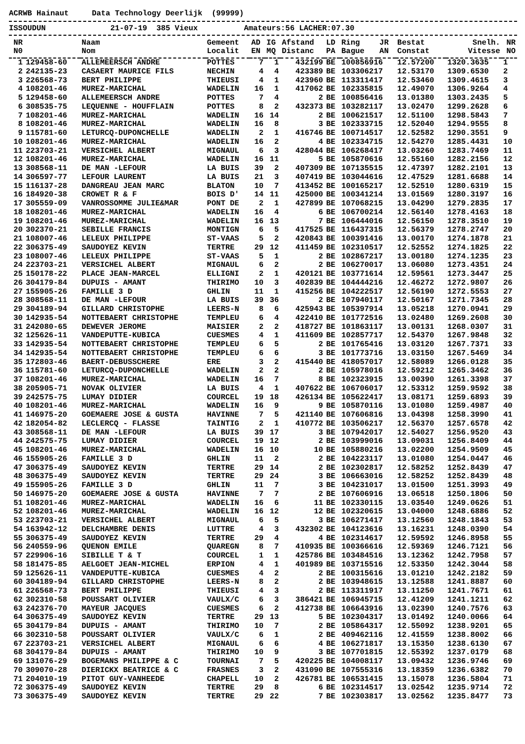ACRWB Hainaut Data Technology Deerlijk (99999)
ISSOUDUN 21-07-19 385 Vieux Amateurs:56 LACHER:07.30
| NR | | Naam | Gemeent | AD | IG | Afstand | LD | Ring | JR | Bestat | Snelh. | NR |
| --- | --- | --- | --- | --- | --- | --- | --- | --- | --- | --- | --- | --- |
| N0 | | Nom | Localit | EN | MQ | Distanc | PA | Bague | AN | Constat | Vitesse | NO |
| 1 | 129458-60 | ALLEMEERSCH ANDRE | POTTES | 7 | 1 | 432199 | BE | 100856916 | | 12.57200 | 1320.3635 | 1 |
| 2 | 242135-23 | CASAERT MAURICE FILS | NECHIN | 4 | 4 | 423389 | BE | 103306217 | | 12.53170 | 1309.6530 | 2 |
| 3 | 226568-73 | BERT PHILIPPE | THIEUSI | 4 | 1 | 423960 | BE | 113311417 | | 12.53460 | 1309.4615 | 3 |
| 4 | 108201-46 | MUREZ-MARICHAL | WADELIN | 16 | 1 | 417062 | BE | 102335815 | | 12.49070 | 1306.9264 | 4 |
| 5 | 129458-60 | ALLEMEERSCH ANDRE | POTTES | 7 | 4 | 2 | BE | 100856416 | | 13.01380 | 1303.2435 | 5 |
| 6 | 308535-75 | LEQUENNE - HOUFFLAIN | POTTES | 8 | 2 | 432373 | BE | 103282117 | | 13.02470 | 1299.2628 | 6 |
| 7 | 108201-46 | MUREZ-MARICHAL | WADELIN | 16 | 14 | 2 | BE | 100621517 | | 12.51100 | 1298.5843 | 7 |
| 8 | 108201-46 | MUREZ-MARICHAL | WADELIN | 16 | 8 | 3 | BE | 102333715 | | 12.52040 | 1294.9555 | 8 |
| 9 | 115781-60 | LETURCQ-DUPONCHELLE | WADELIN | 2 | 1 | 416746 | BE | 100714517 | | 12.52582 | 1290.3551 | 9 |
| 10 | 108201-46 | MUREZ-MARICHAL | WADELIN | 16 | 2 | 4 | BE | 102334715 | | 12.54270 | 1285.4431 | 10 |
| 11 | 223703-21 | VERSICHEL ALBERT | MIGNAUL | 6 | 3 | 428044 | BE | 106268417 | | 13.03260 | 1283.7469 | 11 |
| 12 | 108201-46 | MUREZ-MARICHAL | WADELIN | 16 | 11 | 5 | BE | 105870616 | | 12.55160 | 1282.2156 | 12 |
| 13 | 308568-11 | DE MAN -LEFOUR | LA BUIS | 39 | 2 | 407309 | BE | 107135515 | | 12.47397 | 1282.2101 | 13 |
| 14 | 306597-77 | LEFOUR LAURENT | LA BUIS | 21 | 3 | 407419 | BE | 103044616 | | 12.47529 | 1281.6688 | 14 |
| 15 | 116137-28 | DANGREAU JEAN MARC | BLATON | 10 | 7 | 413452 | BE | 100165217 | | 12.52510 | 1280.6319 | 15 |
| 16 | 184920-38 | CROWET R & F | BOIS D' | 14 | 11 | 425000 | BE | 100341214 | | 13.01569 | 1280.3197 | 16 |
| 17 | 305559-09 | VANROSSOMME JULIE&MAR | PONT DE | 2 | 1 | 427899 | BE | 107068215 | | 13.04290 | 1279.2835 | 17 |
| 18 | 108201-46 | MUREZ-MARICHAL | WADELIN | 16 | 4 | 6 | BE | 106700214 | | 12.56140 | 1278.4163 | 18 |
| 19 | 108201-46 | MUREZ-MARICHAL | WADELIN | 16 | 13 | 7 | BE | 106444016 | | 12.56150 | 1278.3510 | 19 |
| 20 | 302370-21 | SEBILLE FRANCIS | MONTIGN | 6 | 5 | 417525 | BE | 116437315 | | 12.56379 | 1278.2747 | 20 |
| 21 | 108007-46 | LELEUX PHILIPPE | ST-VAAS | 5 | 2 | 420843 | BE | 100391416 | | 13.00170 | 1274.1878 | 21 |
| 22 | 306375-49 | SAUDOYEZ KEVIN | TERTRE | 29 | 12 | 411459 | BE | 102310517 | | 12.52552 | 1274.1825 | 22 |
| 23 | 108007-46 | LELEUX PHILIPPE | ST-VAAS | 5 | 1 | 2 | BE | 102867217 | | 13.00180 | 1274.1235 | 23 |
| 24 | 223703-21 | VERSICHEL ALBERT | MIGNAUL | 6 | 2 | 2 | BE | 106270017 | | 13.06080 | 1273.4351 | 24 |
| 25 | 150178-22 | PLACE JEAN-MARCEL | ELLIGNI | 2 | 1 | 420121 | BE | 103771614 | | 12.59561 | 1273.3447 | 25 |
| 26 | 304179-84 | DUPUIS - AMANT | THIRIMO | 10 | 3 | 402839 | BE | 104444216 | | 12.46272 | 1272.9807 | 26 |
| 27 | 155905-26 | FAMILLE 3 D | GHLIN | 11 | 1 | 415256 | BE | 104222517 | | 12.56190 | 1272.5553 | 27 |
| 28 | 308568-11 | DE MAN -LEFOUR | LA BUIS | 39 | 36 | 2 | BE | 107940117 | | 12.50167 | 1271.7345 | 28 |
| 29 | 304189-94 | GILLARD CHRISTOPHE | LEERS-N | 8 | 6 | 425943 | BE | 105397914 | | 13.05218 | 1270.0941 | 29 |
| 30 | 142935-54 | NOTTEBAERT CHRISTOPHE | TEMPLEU | 6 | 4 | 422410 | BE | 101772516 | | 13.02480 | 1269.2608 | 30 |
| 31 | 242080-65 | DEWEVER JEROME | MAISIER | 2 | 2 | 418727 | BE | 101863117 | | 13.00131 | 1268.0307 | 31 |
| 32 | 125626-11 | VANDEPUTTE-KUBICA | CUESMES | 4 | 1 | 411609 | BE | 102857717 | | 12.54370 | 1267.9848 | 32 |
| 33 | 142935-54 | NOTTEBAERT CHRISTOPHE | TEMPLEU | 6 | 5 | 2 | BE | 101765416 | | 13.03120 | 1267.7371 | 33 |
| 34 | 142935-54 | NOTTEBAERT CHRISTOPHE | TEMPLEU | 6 | 6 | 3 | BE | 101773716 | | 13.03150 | 1267.5469 | 34 |
| 35 | 172803-46 | BAERT-DEBUSSCHERE | ERE | 3 | 2 | 415440 | BE | 418057017 | | 12.58089 | 1266.0128 | 35 |
| 36 | 115781-60 | LETURCQ-DUPONCHELLE | WADELIN | 2 | 2 | 2 | BE | 105978016 | | 12.59212 | 1265.3462 | 36 |
| 37 | 108201-46 | MUREZ-MARICHAL | WADELIN | 16 | 7 | 8 | BE | 102323915 | | 13.00390 | 1261.3398 | 37 |
| 38 | 205905-71 | NOVAK OLIVIER | LA BUIS | 4 | 1 | 407622 | BE | 106706017 | | 12.53312 | 1259.9592 | 38 |
| 39 | 242575-75 | LUMAY DIDIER | COURCEL | 19 | 18 | 426134 | BE | 105622417 | | 13.08171 | 1259.6893 | 39 |
| 40 | 108201-46 | MUREZ-MARICHAL | WADELIN | 16 | 9 | 9 | BE | 105870116 | | 13.01080 | 1259.4987 | 40 |
| 41 | 146975-20 | GOEMAERE JOSE & GUSTA | HAVINNE | 7 | 5 | 421140 | BE | 107606816 | | 13.04398 | 1258.3990 | 41 |
| 42 | 182054-82 | LECLERCQ - FLASSE | TAINTIG | 2 | 1 | 410772 | BE | 103506217 | | 12.56370 | 1257.6578 | 42 |
| 43 | 308568-11 | DE MAN -LEFOUR | LA BUIS | 39 | 17 | 3 | BE | 107942017 | | 12.54027 | 1256.9520 | 43 |
| 44 | 242575-75 | LUMAY DIDIER | COURCEL | 19 | 12 | 2 | BE | 103999016 | | 13.09031 | 1256.8409 | 44 |
| 45 | 108201-46 | MUREZ-MARICHAL | WADELIN | 16 | 10 | 10 | BE | 105880216 | | 13.02200 | 1254.9509 | 45 |
| 46 | 155905-26 | FAMILLE 3 D | GHLIN | 11 | 2 | 2 | BE | 104223117 | | 13.01080 | 1254.0447 | 46 |
| 47 | 306375-49 | SAUDOYEZ KEVIN | TERTRE | 29 | 14 | 2 | BE | 102302817 | | 12.58252 | 1252.8439 | 47 |
| 48 | 306375-49 | SAUDOYEZ KEVIN | TERTRE | 29 | 24 | 3 | BE | 106663016 | | 12.58252 | 1252.8439 | 48 |
| 49 | 155905-26 | FAMILLE 3 D | GHLIN | 11 | 7 | 3 | BE | 104231017 | | 13.01500 | 1251.3993 | 49 |
| 50 | 146975-20 | GOEMAERE JOSE & GUSTA | HAVINNE | 7 | 7 | 2 | BE | 107606916 | | 13.06518 | 1250.1806 | 50 |
| 51 | 108201-46 | MUREZ-MARICHAL | WADELIN | 16 | 6 | 11 | BE | 102330115 | | 13.03540 | 1249.0626 | 51 |
| 52 | 108201-46 | MUREZ-MARICHAL | WADELIN | 16 | 12 | 12 | BE | 102320615 | | 13.04000 | 1248.6886 | 52 |
| 53 | 223703-21 | VERSICHEL ALBERT | MIGNAUL | 6 | 5 | 3 | BE | 106271417 | | 13.12560 | 1248.1843 | 53 |
| 54 | 163942-12 | DELCHAMBRE DENIS | LUTTRE | 4 | 3 | 432302 | BE | 104123616 | | 13.16231 | 1248.0390 | 54 |
| 55 | 306375-49 | SAUDOYEZ KEVIN | TERTRE | 29 | 4 | 4 | BE | 102314617 | | 12.59592 | 1246.8958 | 55 |
| 56 | 240559-96 | QUENON EMILE | QUAREGN | 8 | 7 | 410935 | BE | 100366616 | | 12.59369 | 1246.7121 | 56 |
| 57 | 229906-16 | SIBILLE T & T | COURCEL | 1 | 1 | 425786 | BE | 103484516 | | 13.12362 | 1242.7958 | 57 |
| 58 | 181475-85 | AELGOET JEAN-MICHEL | ERPION | 4 | 1 | 401989 | BE | 103715516 | | 12.53350 | 1242.3044 | 58 |
| 59 | 125626-11 | VANDEPUTTE-KUBICA | CUESMES | 4 | 2 | 2 | BE | 100315616 | | 13.01210 | 1242.2182 | 59 |
| 60 | 304189-94 | GILLARD CHRISTOPHE | LEERS-N | 8 | 2 | 2 | BE | 103948615 | | 13.12588 | 1241.8887 | 60 |
| 61 | 226568-73 | BERT PHILIPPE | THIEUSI | 4 | 3 | 2 | BE | 113311917 | | 13.11250 | 1241.7671 | 61 |
| 62 | 302310-58 | POUSSART OLIVIER | VAULX/C | 6 | 3 | 386421 | BE | 106945715 | | 12.41209 | 1241.1211 | 62 |
| 63 | 242376-70 | MAYEUR JACQUES | CUESMES | 6 | 2 | 412738 | BE | 106643916 | | 13.02390 | 1240.7576 | 63 |
| 64 | 306375-49 | SAUDOYEZ KEVIN | TERTRE | 29 | 13 | 5 | BE | 102304317 | | 13.01492 | 1240.0066 | 64 |
| 65 | 304179-84 | DUPUIS - AMANT | THIRIMO | 10 | 7 | 2 | BE | 105864317 | | 12.55092 | 1238.9201 | 65 |
| 66 | 302310-58 | POUSSART OLIVIER | VAULX/C | 6 | 1 | 2 | BE | 409462116 | | 12.41559 | 1238.8002 | 66 |
| 67 | 223703-21 | VERSICHEL ALBERT | MIGNAUL | 6 | 6 | 4 | BE | 106271817 | | 13.15350 | 1238.6130 | 67 |
| 68 | 304179-84 | DUPUIS - AMANT | THIRIMO | 10 | 9 | 3 | BE | 107701815 | | 12.55392 | 1237.0179 | 68 |
| 69 | 131076-29 | BOGEMANS PHILIPPE & C | TOURNAI | 7 | 5 | 420225 | BE | 104008117 | | 13.09432 | 1236.9746 | 69 |
| 70 | 309070-28 | DIERICKX BEATRICE & C | FRASNES | 3 | 2 | 431090 | BE | 107555316 | | 13.18359 | 1236.6382 | 70 |
| 71 | 204010-19 | PITOT GUY-VANHEEDE | CHAPELL | 10 | 2 | 426781 | BE | 106531415 | | 13.15078 | 1236.5804 | 71 |
| 72 | 306375-49 | SAUDOYEZ KEVIN | TERTRE | 29 | 8 | 6 | BE | 102314517 | | 13.02542 | 1235.9714 | 72 |
| 73 | 306375-49 | SAUDOYEZ KEVIN | TERTRE | 29 | 22 | 7 | BE | 102303817 | | 13.02562 | 1235.8477 | 73 |